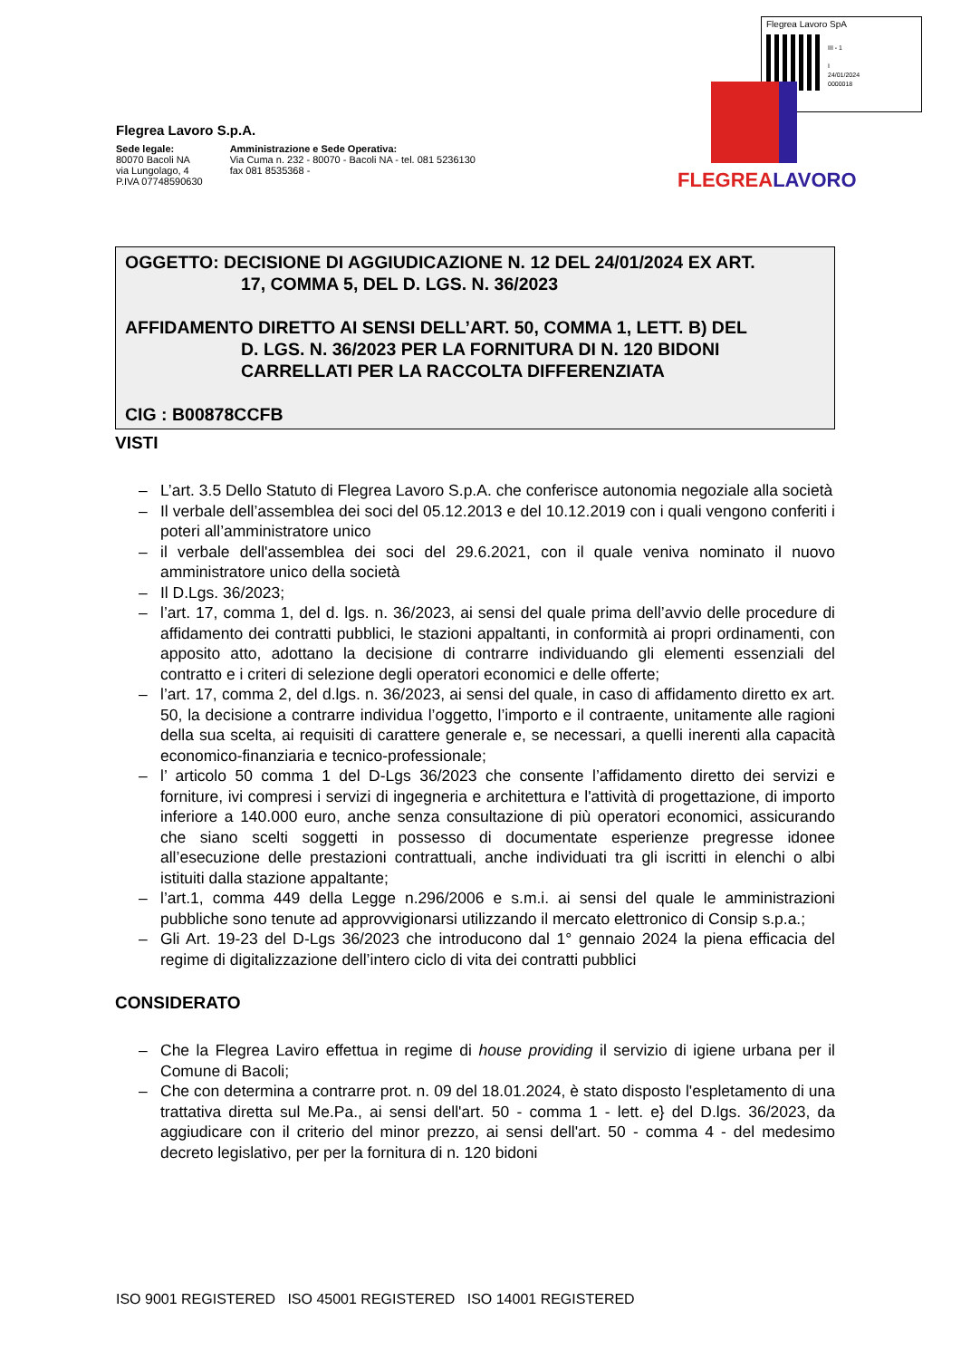Flegrea Lavoro SpA
III - 1
I
24/01/2024
0000018
Flegrea Lavoro S.p.A.
Sede legale:
80070 Bacoli NA
via Lungolago, 4
P.IVA 07748590630
Amministrazione e Sede Operativa:
Via Cuma n. 232 - 80070 - Bacoli NA - tel. 081 5236130
fax 081 8535368 -
FLEGREALAVORO
OGGETTO: DECISIONE DI AGGIUDICAZIONE N. 12 DEL 24/01/2024 EX ART.
17, COMMA 5, DEL D. LGS. N. 36/2023
AFFIDAMENTO DIRETTO AI SENSI DELL’ART. 50, COMMA 1, LETT. B) DEL
D. LGS. N. 36/2023 PER LA FORNITURA DI N. 120 BIDONI CARRELLATI PER LA RACCOLTA DIFFERENZIATA
CIG : B00878CCFB
VISTI
– L’art. 3.5 Dello Statuto di Flegrea Lavoro S.p.A. che conferisce autonomia negoziale alla società
– Il verbale dell’assemblea dei soci del 05.12.2013 e del 10.12.2019 con i quali vengono conferiti i poteri all’amministratore unico
– il verbale dell'assemblea dei soci del 29.6.2021, con il quale veniva nominato il nuovo amministratore unico della società
– Il D.Lgs. 36/2023;
– l’art. 17, comma 1, del d. lgs. n. 36/2023, ai sensi del quale prima dell’avvio delle procedure di affidamento dei contratti pubblici, le stazioni appaltanti, in conformità ai propri ordinamenti, con apposito atto, adottano la decisione di contrarre individuando gli elementi essenziali del contratto e i criteri di selezione degli operatori economici e delle offerte;
– l’art. 17, comma 2, del d.lgs. n. 36/2023, ai sensi del quale, in caso di affidamento diretto ex art. 50, la decisione a contrarre individua l’oggetto, l’importo e il contraente, unitamente alle ragioni della sua scelta, ai requisiti di carattere generale e, se necessari, a quelli inerenti alla capacità economico-finanziaria e tecnico-professionale;
– l’ articolo 50 comma 1 del D-Lgs 36/2023 che consente l’affidamento diretto dei servizi e forniture, ivi compresi i servizi di ingegneria e architettura e l'attività di progettazione, di importo inferiore a 140.000 euro, anche senza consultazione di più operatori economici, assicurando che siano scelti soggetti in possesso di documentate esperienze pregresse idonee all’esecuzione delle prestazioni contrattuali, anche individuati tra gli iscritti in elenchi o albi istituiti dalla stazione appaltante;
– l’art.1, comma 449 della Legge n.296/2006 e s.m.i. ai sensi del quale le amministrazioni pubbliche sono tenute ad approvvigionarsi utilizzando il mercato elettronico di Consip s.p.a.;
– Gli Art. 19-23 del D-Lgs 36/2023 che introducono dal 1° gennaio 2024 la piena efficacia del regime di digitalizzazione dell’intero ciclo di vita dei contratti pubblici
CONSIDERATO
– Che la Flegrea Laviro effettua in regime di house providing il servizio di igiene urbana per il Comune di Bacoli;
– Che con determina a contrarre prot. n. 09 del 18.01.2024, è stato disposto l'espletamento di una trattativa diretta sul Me.Pa., ai sensi dell'art. 50 - comma 1 - lett. e} del D.lgs. 36/2023, da aggiudicare con il criterio del minor prezzo, ai sensi dell'art. 50 - comma 4 - del medesimo decreto legislativo, per per la fornitura di n. 120 bidoni
ISO 9001 REGISTERED ISO 45001 REGISTERED ISO 14001 REGISTERED